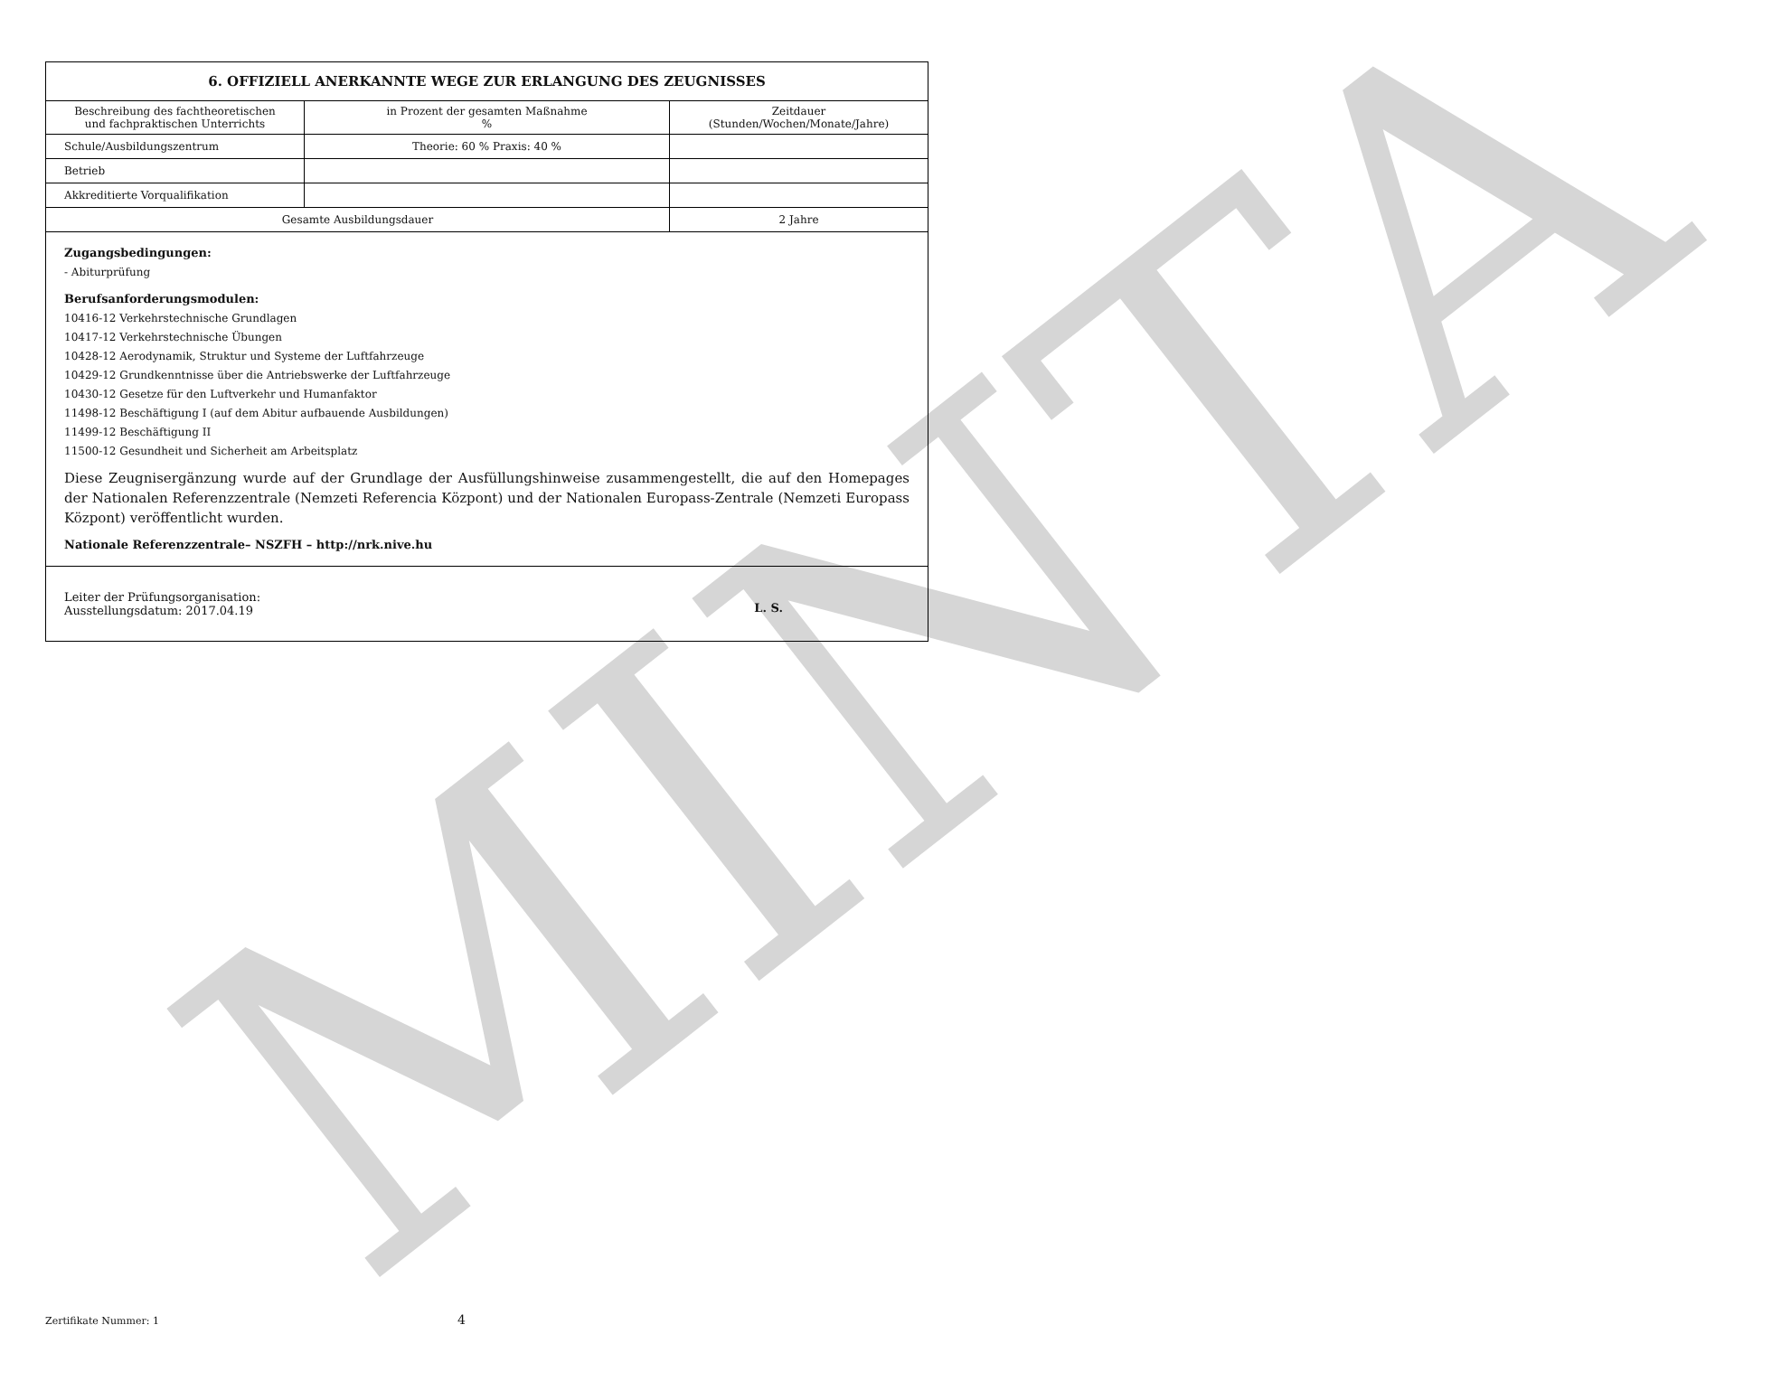MINTA
6. OFFIZIELL ANERKANNTE WEGE ZUR ERLANGUNG DES ZEUGNISSES
| Beschreibung des fachtheoretischen und fachpraktischen Unterrichts | in Prozent der gesamten Maßnahme % | Zeitdauer (Stunden/Wochen/Monate/Jahre) |
| Schule/Ausbildungszentrum | Theorie: 60 % Praxis: 40 % | |
| Betrieb | | |
| Akkreditierte Vorqualifikation | | |
| Gesamte Ausbildungsdauer | | 2 Jahre |
Zugangsbedingungen:
- Abiturprüfung
Berufsanforderungsmodulen:
10416-12 Verkehrstechnische Grundlagen
10417-12 Verkehrstechnische Übungen
10428-12 Aerodynamik, Struktur und Systeme der Luftfahrzeuge
10429-12 Grundkenntnisse über die Antriebswerke der Luftfahrzeuge
10430-12 Gesetze für den Luftverkehr und Humanfaktor
11498-12 Beschäftigung I (auf dem Abitur aufbauende Ausbildungen)
11499-12 Beschäftigung II
11500-12 Gesundheit und Sicherheit am Arbeitsplatz
Diese Zeugnisergänzung wurde auf der Grundlage der Ausfüllungshinweise zusammengestellt, die auf den Homepages der Nationalen Referenzzentrale (Nemzeti Referencia Központ) und der Nationalen Europass-Zentrale (Nemzeti Europass Központ) veröffentlicht wurden.
Nationale Referenzzentrale– NSZFH – http://nrk.nive.hu
Leiter der Prüfungsorganisation:
Ausstellungsdatum: 2017.04.19
L. S.
Zertifikate Nummer: 1 4